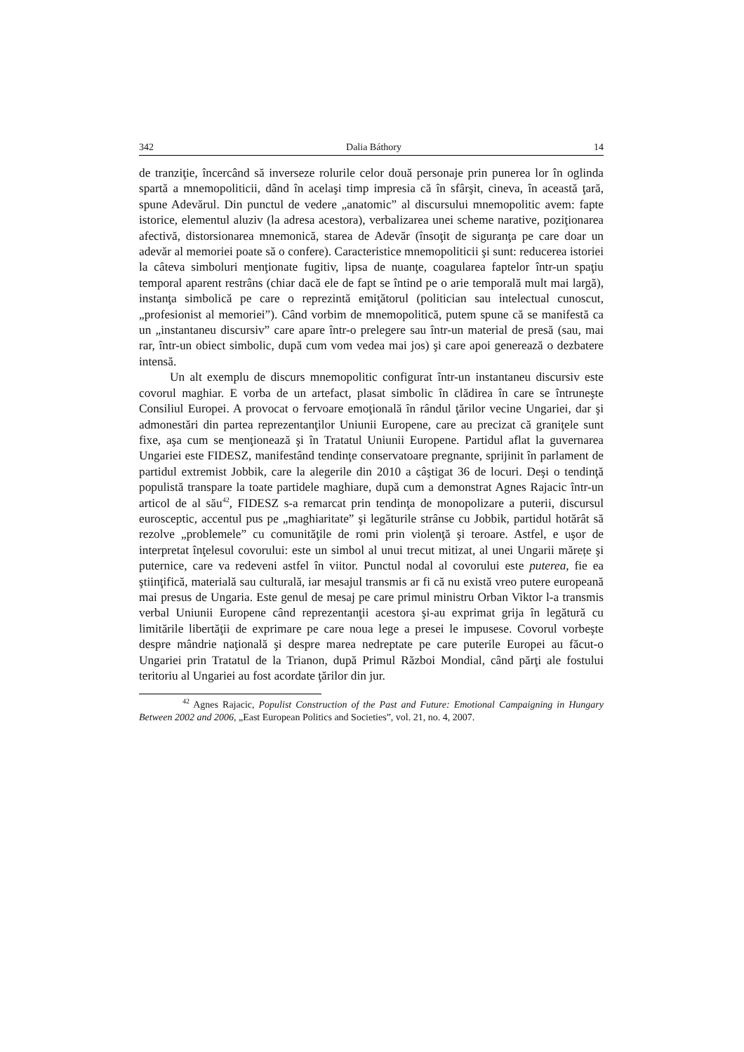342 Dalia Báthory 14
de tranziţie, încercând să inverseze rolurile celor două personaje prin punerea lor în oglinda spartă a mnemopoliticii, dând în acelaşi timp impresia că în sfârşit, cineva, în această ţară, spune Adevărul. Din punctul de vedere „anatomic” al discursului mnemopolitic avem: fapte istorice, elementul aluziv (la adresa acestora), verbalizarea unei scheme narative, poziţionarea afectivă, distorsionarea mnemonică, starea de Adevăr (însoţit de siguranţa pe care doar un adevăr al memoriei poate să o confere). Caracteristice mnemopoliticii şi sunt: reducerea istoriei la câteva simboluri menţionate fugitiv, lipsa de nuanţe, coagularea faptelor într-un spaţiu temporal aparent restrâns (chiar dacă ele de fapt se întind pe o arie temporală mult mai largă), instanţa simbolică pe care o reprezintă emiţătorul (politician sau intelectual cunoscut, „profesionist al memoriei”). Când vorbim de mnemopolitică, putem spune că se manifestă ca un „instantaneu discursiv” care apare într-o prelegere sau într-un material de presă (sau, mai rar, într-un obiect simbolic, după cum vom vedea mai jos) şi care apoi generează o dezbatere intensă.
Un alt exemplu de discurs mnemopolitic configurat într-un instantaneu discursiv este covorul maghiar. E vorba de un artefact, plasat simbolic în clădirea în care se întruneşte Consiliul Europei. A provocat o fervoare emoţională în rândul ţărilor vecine Ungariei, dar şi admonestări din partea reprezentanţilor Uniunii Europene, care au precizat că graniţele sunt fixe, aşa cum se menţionează şi în Tratatul Uniunii Europene. Partidul aflat la guvernarea Ungariei este FIDESZ, manifestând tendinţe conservatoare pregnante, sprijinit în parlament de partidul extremist Jobbik, care la alegerile din 2010 a câştigat 36 de locuri. Deşi o tendinţă populistă transpare la toate partidele maghiare, după cum a demonstrat Agnes Rajacic într-un articol de al său<sup>42</sup>, FIDESZ s-a remarcat prin tendinţa de monopolizare a puterii, discursul eurosceptic, accentul pus pe „maghiaritate” şi legăturile strânse cu Jobbik, partidul hotărât să rezolve „problemele” cu comunităţile de romi prin violenţă şi teroare. Astfel, e uşor de interpretat înţelesul covorului: este un simbol al unui trecut mitizat, al unei Ungarii mărețe şi puternice, care va redeveni astfel în viitor. Punctul nodal al covorului este puterea, fie ea ştiinţifică, materială sau culturală, iar mesajul transmis ar fi că nu există vreo putere europeană mai presus de Ungaria. Este genul de mesaj pe care primul ministru Orban Viktor l-a transmis verbal Uniunii Europene când reprezentanţii acestora şi-au exprimat grija în legătură cu limitările libertăţii de exprimare pe care noua lege a presei le impusese. Covorul vorbeşte despre mândrie naţională şi despre marea nedreptate pe care puterile Europei au făcut-o Ungariei prin Tratatul de la Trianon, după Primul Război Mondial, când părţi ale fostului teritoriu al Ungariei au fost acordate ţărilor din jur.
<sup>42</sup> Agnes Rajacic, Populist Construction of the Past and Future: Emotional Campaigning in Hungary Between 2002 and 2006, „East European Politics and Societies”, vol. 21, no. 4, 2007.